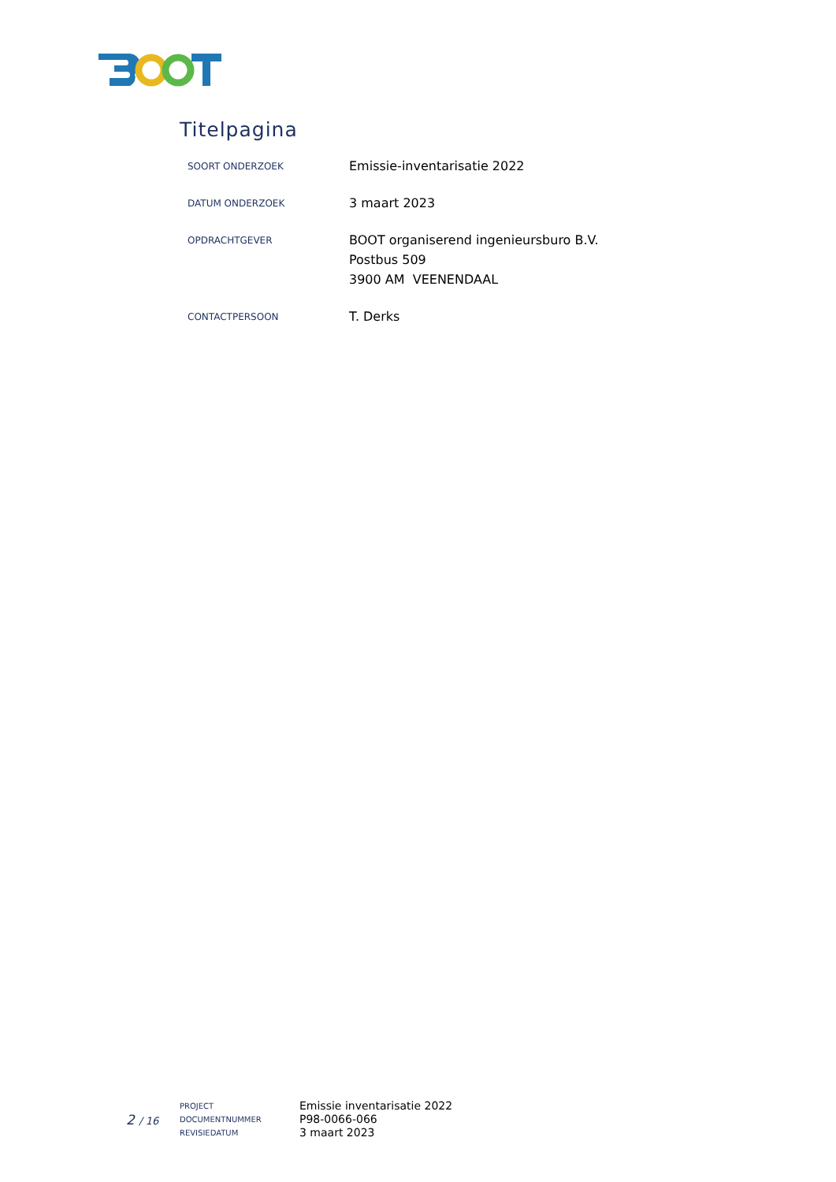Titelpagina
| SOORT ONDERZOEK | Emissie-inventarisatie 2022 |
| DATUM ONDERZOEK | 3 maart 2023 |
| OPDRACHTGEVER | BOOT organiserend ingenieursburo B.V. Postbus 509 3900 AM VEENENDAAL |
| CONTACTPERSOON | T. Derks |
2 / 16
| PROJECT | Emissie inventarisatie 2022 |
| DOCUMENTNUMMER | P98-0066-066 |
| REVISIEDATUM | 3 maart 2023 |